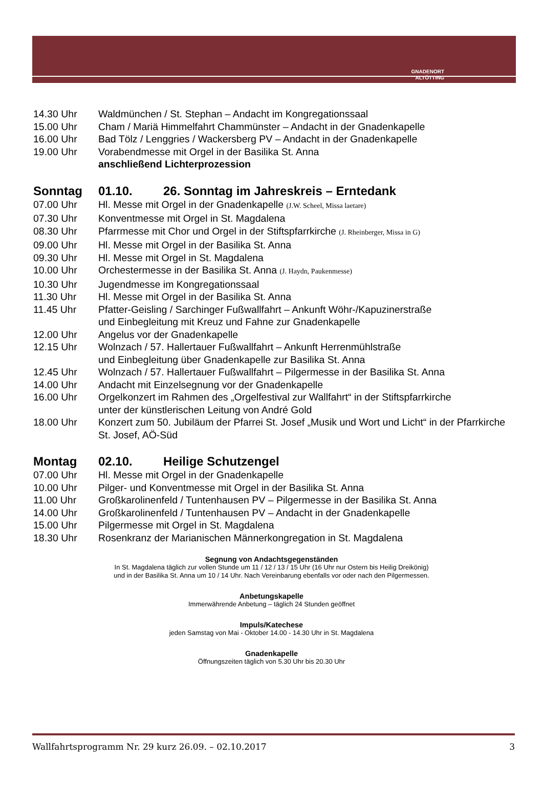GNADENORT
ALTÖTTING
14.30 Uhr Waldmünchen / St. Stephan – Andacht im Kongregationssaal
15.00 Uhr Cham / Mariä Himmelfahrt Chammünster – Andacht in der Gnadenkapelle
16.00 Uhr Bad Tölz / Lenggries / Wackersberg PV – Andacht in der Gnadenkapelle
19.00 Uhr Vorabendmesse mit Orgel in der Basilika St. Anna
anschließend Lichterprozession
Sonntag 01.10. 26. Sonntag im Jahreskreis – Erntedank
07.00 Uhr Hl. Messe mit Orgel in der Gnadenkapelle (J.W. Scheel, Missa laetare)
07.30 Uhr Konventmesse mit Orgel in St. Magdalena
08.30 Uhr Pfarrmesse mit Chor und Orgel in der Stiftspfarrkirche (J. Rheinberger, Missa in G)
09.00 Uhr Hl. Messe mit Orgel in der Basilika St. Anna
09.30 Uhr Hl. Messe mit Orgel in St. Magdalena
10.00 Uhr Orchestermesse in der Basilika St. Anna (J. Haydn, Paukenmesse)
10.30 Uhr Jugendmesse im Kongregationssaal
11.30 Uhr Hl. Messe mit Orgel in der Basilika St. Anna
11.45 Uhr Pfatter-Geisling / Sarchinger Fußwallfahrt – Ankunft Wöhr-/Kapuzinerstraße
und Einbegleitung mit Kreuz und Fahne zur Gnadenkapelle
12.00 Uhr Angelus vor der Gnadenkapelle
12.15 Uhr Wolnzach / 57. Hallertauer Fußwallfahrt – Ankunft Herrenmühlstraße
und Einbegleitung über Gnadenkapelle zur Basilika St. Anna
12.45 Uhr Wolnzach / 57. Hallertauer Fußwallfahrt – Pilgermesse in der Basilika St. Anna
14.00 Uhr Andacht mit Einzelsegnung vor der Gnadenkapelle
16.00 Uhr Orgelkonzert im Rahmen des „Orgelfestival zur Wallfahrt“ in der Stiftspfarrkirche
unter der künstlerischen Leitung von André Gold
18.00 Uhr Konzert zum 50. Jubiläum der Pfarrei St. Josef „Musik und Wort und Licht“ in der Pfarrkirche St. Josef, AÖ-Süd
Montag 02.10. Heilige Schutzengel
07.00 Uhr Hl. Messe mit Orgel in der Gnadenkapelle
10.00 Uhr Pilger- und Konventmesse mit Orgel in der Basilika St. Anna
11.00 Uhr Großkarolinenfeld / Tuntenhausen PV – Pilgermesse in der Basilika St. Anna
14.00 Uhr Großkarolinenfeld / Tuntenhausen PV – Andacht in der Gnadenkapelle
15.00 Uhr Pilgermesse mit Orgel in St. Magdalena
18.30 Uhr Rosenkranz der Marianischen Männerkongregation in St. Magdalena
Segnung von Andachtsgegenständen
In St. Magdalena täglich zur vollen Stunde um 11 / 12 / 13 / 15 Uhr (16 Uhr nur Ostern bis Heilig Dreikönig)
und in der Basilika St. Anna um 10 / 14 Uhr. Nach Vereinbarung ebenfalls vor oder nach den Pilgermessen.
Anbetungskapelle
Immerwährende Anbetung – täglich 24 Stunden geöffnet
Impuls/Katechese
jeden Samstag von Mai - Oktober 14.00 - 14.30 Uhr in St. Magdalena
Gnadenkapelle
Öffnungszeiten täglich von 5.30 Uhr bis 20.30 Uhr
Wallfahrtsprogramm Nr. 29 kurz 26.09. – 02.10.2017 3